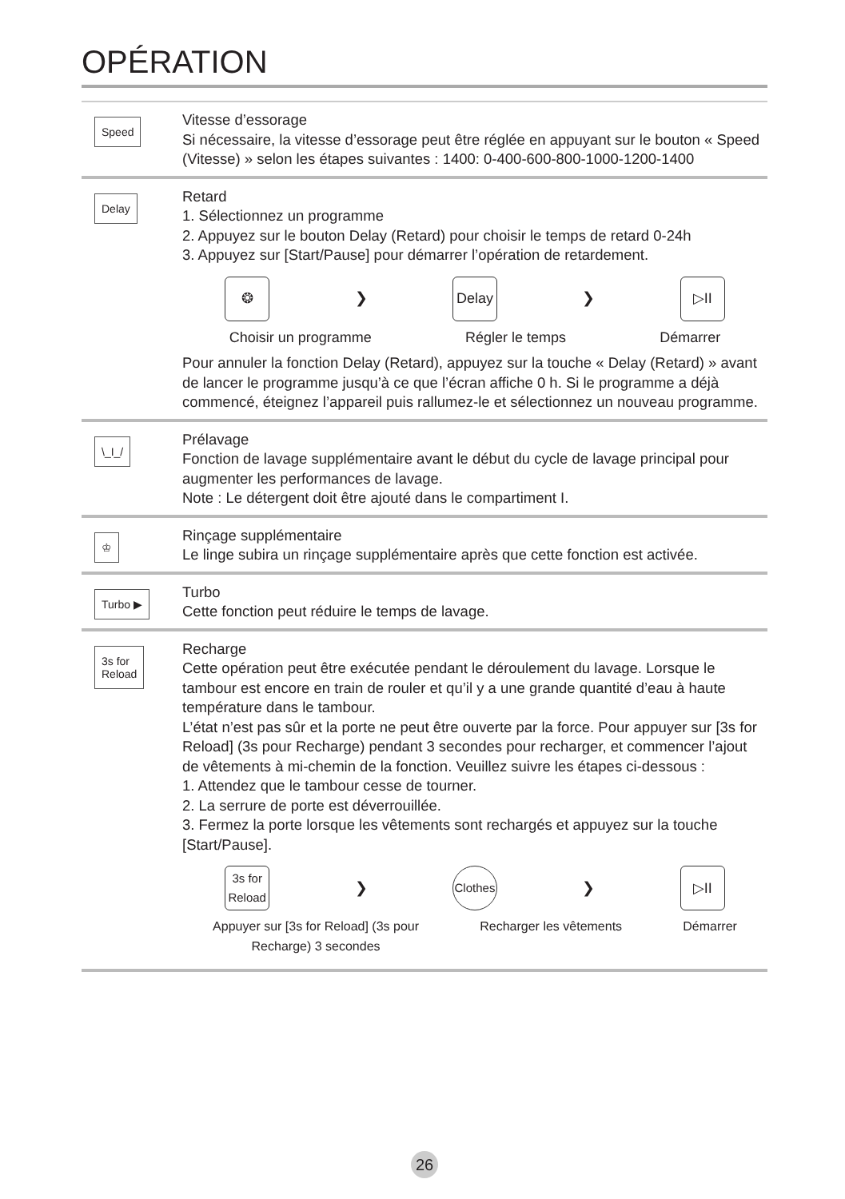OPÉRATION
Speed
Vitesse d’essorage
Si nécessaire, la vitesse d’essorage peut être réglée en appuyant sur le bouton « Speed (Vitesse) » selon les étapes suivantes : 1400: 0-400-600-800-1000-1200-1400
Delay
Retard
1. Sélectionnez un programme
2. Appuyez sur le bouton Delay (Retard) pour choisir le temps de retard 0-24h
3. Appuyez sur [Start/Pause] pour démarrer l’opération de retardement.
❂
❯
Delay
❯
▷II
Choisir un programme Régler le temps Démarrer
Pour annuler la fonction Delay (Retard), appuyez sur la touche « Delay (Retard) » avant de lancer le programme jusqu’à ce que l’écran affiche 0 h. Si le programme a déjà commencé, éteignez l’appareil puis rallumez-le et sélectionnez un nouveau programme.
\_I_/
Prélavage
Fonction de lavage supplémentaire avant le début du cycle de lavage principal pour augmenter les performances de lavage.
Note : Le détergent doit être ajouté dans le compartiment I.
♔
Rinçage supplémentaire
Le linge subira un rinçage supplémentaire après que cette fonction est activée.
Turbo ▶
Turbo
Cette fonction peut réduire le temps de lavage.
3s for
Reload
Recharge
Cette opération peut être exécutée pendant le déroulement du lavage. Lorsque le tambour est encore en train de rouler et qu’il y a une grande quantité d’eau à haute température dans le tambour.
L’état n’est pas sûr et la porte ne peut être ouverte par la force. Pour appuyer sur [3s for Reload] (3s pour Recharge) pendant 3 secondes pour recharger, et commencer l’ajout de vêtements à mi-chemin de la fonction. Veuillez suivre les étapes ci-dessous :
1. Attendez que le tambour cesse de tourner.
2. La serrure de porte est déverrouillée.
3. Fermez la porte lorsque les vêtements sont rechargés et appuyez sur la touche [Start/Pause].
3s for
Reload
❯
Clothes
❯
▷II
Appuyer sur [3s for Reload] (3s pour
Recharge) 3 secondes Recharger les vêtements Démarrer
26